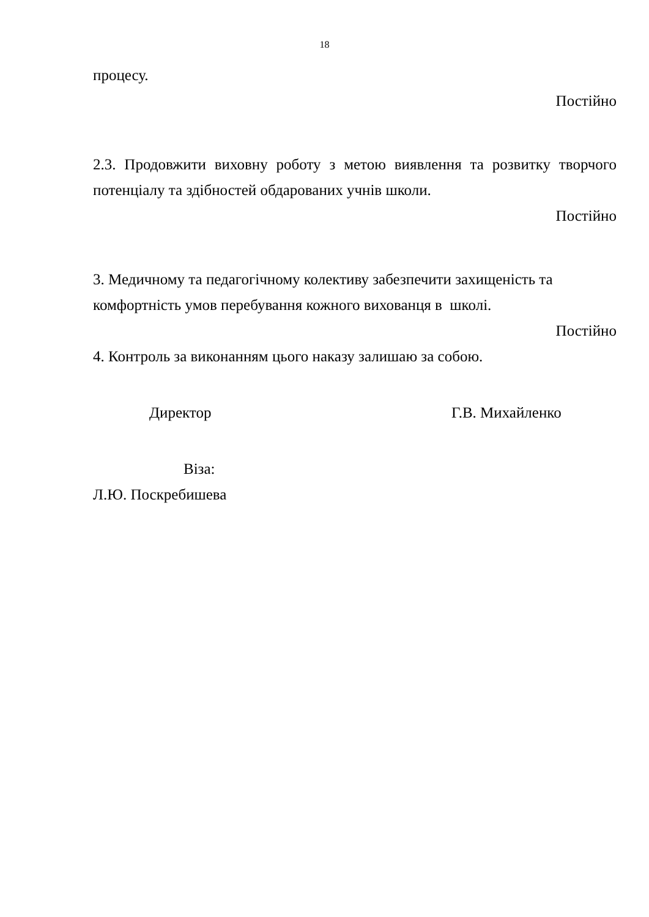18
процесу.
Постійно
2.3. Продовжити виховну роботу з метою виявлення та розвитку творчого потенціалу та здібностей обдарованих учнів школи.
Постійно
3. Медичному та педагогічному колективу забезпечити захищеність та
комфортність умов перебування кожного вихованця в школі.
Постійно
4. Контроль за виконанням цього наказу залишаю за собою.
Директор Г.В. Михайленко
Віза:
Л.Ю. Поскребишева